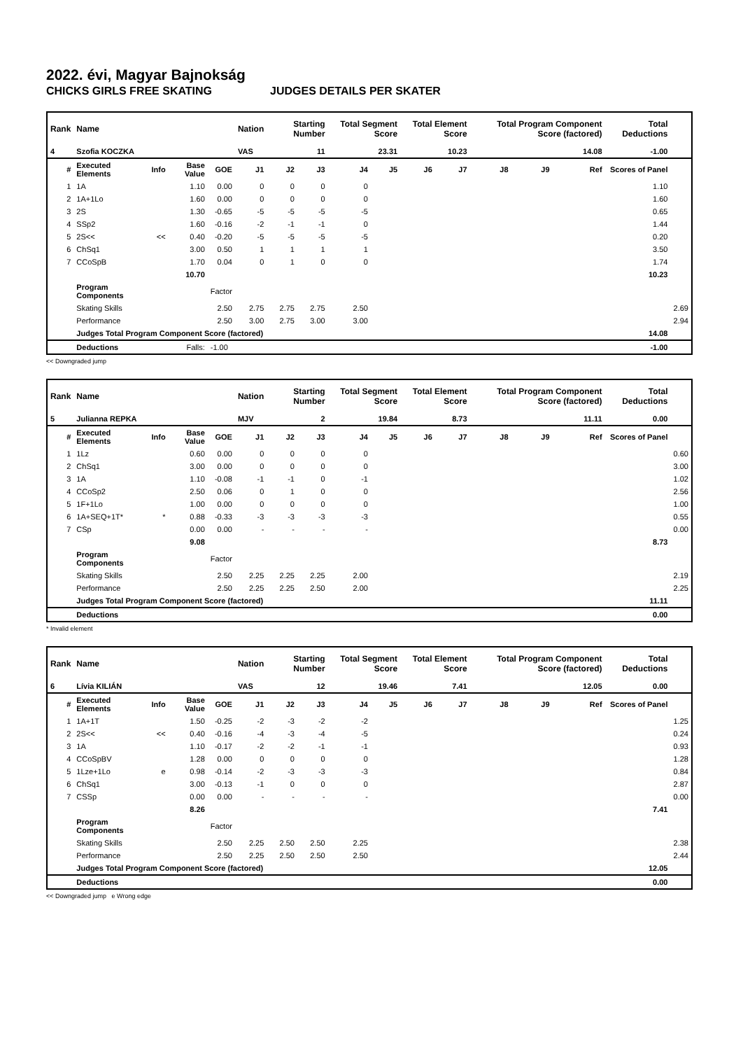2022. évi, Magyar Bajnokság
CHICKS GIRLS FREE SKATING JUDGES DETAILS PER SKATER
| Rank | Name | | | | Nation | Starting Number | | Total Segment Score | | Total Element Score | | Total Program Component Score (factored) | | | Total Deductions | |
| --- | --- | --- | --- | --- | --- | --- | --- | --- | --- | --- | --- | --- | --- | --- | --- | --- |
| 4 | Szofia KOCZKA | | | | VAS | 11 | | 23.31 | | 10.23 | | 14.08 | | | -1.00 | |
| # | Executed Elements | Info | Base Value | GOE | J1 | J2 | J3 | J4 | J5 | J6 | J7 | J8 | J9 | Ref | Scores of Panel | |
| 1 | 1A | | 1.10 | 0.00 | 0 | 0 | 0 | 0 | | | | | | | 1.10 | |
| 2 | 1A+1Lo | | 1.60 | 0.00 | 0 | 0 | 0 | 0 | | | | | | | 1.60 | |
| 3 | 2S | | 1.30 | -0.65 | -5 | -5 | -5 | -5 | | | | | | | 0.65 | |
| 4 | SSp2 | | 1.60 | -0.16 | -2 | -1 | -1 | 0 | | | | | | | 1.44 | |
| 5 | 2S<< | << | 0.40 | -0.20 | -5 | -5 | -5 | -5 | | | | | | | 0.20 | |
| 6 | ChSq1 | | 3.00 | 0.50 | 1 | 1 | 1 | 1 | | | | | | | 3.50 | |
| 7 | CCoSpB | | 1.70 | 0.04 | 0 | 1 | 0 | 0 | | | | | | | 1.74 | |
| | | | 10.70 | | | | | | | | | | | | 10.23 | |
| | Program Components | | | Factor | | | | | | | | | | | | |
| | Skating Skills | | | 2.50 | 2.75 | 2.75 | 2.75 | 2.50 | | | | | | | | 2.69 |
| | Performance | | | 2.50 | 3.00 | 2.75 | 3.00 | 3.00 | | | | | | | | 2.94 |
| | Judges Total Program Component Score (factored) | | | | | | | | | | | | | | 14.08 | |
| | Deductions | | Falls: | -1.00 | | | | | | | | | | | -1.00 | |
<< Downgraded jump
| Rank | Name | | | | Nation | Starting Number | | Total Segment Score | | Total Element Score | | Total Program Component Score (factored) | | | Total Deductions | |
| --- | --- | --- | --- | --- | --- | --- | --- | --- | --- | --- | --- | --- | --- | --- | --- | --- |
| 5 | Julianna REPKA | | | | MJV | 2 | | 19.84 | | 8.73 | | 11.11 | | | 0.00 | |
| # | Executed Elements | Info | Base Value | GOE | J1 | J2 | J3 | J4 | J5 | J6 | J7 | J8 | J9 | Ref | Scores of Panel | |
| 1 | 1Lz | | 0.60 | 0.00 | 0 | 0 | 0 | 0 | | | | | | | | 0.60 |
| 2 | ChSq1 | | 3.00 | 0.00 | 0 | 0 | 0 | 0 | | | | | | | | 3.00 |
| 3 | 1A | | 1.10 | -0.08 | -1 | -1 | 0 | -1 | | | | | | | | 1.02 |
| 4 | CCoSp2 | | 2.50 | 0.06 | 0 | 1 | 0 | 0 | | | | | | | | 2.56 |
| 5 | 1F+1Lo | | 1.00 | 0.00 | 0 | 0 | 0 | 0 | | | | | | | | 1.00 |
| 6 | 1A+SEQ+1T* | * | 0.88 | -0.33 | -3 | -3 | -3 | -3 | | | | | | | | 0.55 |
| 7 | CSp | | 0.00 | 0.00 | - | - | - | - | | | | | | | | 0.00 |
| | | | 9.08 | | | | | | | | | | | | 8.73 | |
| | Program Components | | | Factor | | | | | | | | | | | | |
| | Skating Skills | | | 2.50 | 2.25 | 2.25 | 2.25 | 2.00 | | | | | | | | 2.19 |
| | Performance | | | 2.50 | 2.25 | 2.25 | 2.50 | 2.00 | | | | | | | | 2.25 |
| | Judges Total Program Component Score (factored) | | | | | | | | | | | | | | 11.11 | |
| | Deductions | | | | | | | | | | | | | | 0.00 | |
* Invalid element
| Rank | Name | | | | Nation | Starting Number | | Total Segment Score | | Total Element Score | | Total Program Component Score (factored) | | | Total Deductions | |
| --- | --- | --- | --- | --- | --- | --- | --- | --- | --- | --- | --- | --- | --- | --- | --- | --- |
| 6 | Lívia KILIÁN | | | | VAS | 12 | | 19.46 | | 7.41 | | 12.05 | | | 0.00 | |
| # | Executed Elements | Info | Base Value | GOE | J1 | J2 | J3 | J4 | J5 | J6 | J7 | J8 | J9 | Ref | Scores of Panel | |
| 1 | 1A+1T | | 1.50 | -0.25 | -2 | -3 | -2 | -2 | | | | | | | | 1.25 |
| 2 | 2S<< | << | 0.40 | -0.16 | -4 | -3 | -4 | -5 | | | | | | | | 0.24 |
| 3 | 1A | | 1.10 | -0.17 | -2 | -2 | -1 | -1 | | | | | | | | 0.93 |
| 4 | CCoSpBV | | 1.28 | 0.00 | 0 | 0 | 0 | 0 | | | | | | | | 1.28 |
| 5 | 1Lze+1Lo | e | 0.98 | -0.14 | -2 | -3 | -3 | -3 | | | | | | | | 0.84 |
| 6 | ChSq1 | | 3.00 | -0.13 | -1 | 0 | 0 | 0 | | | | | | | | 2.87 |
| 7 | CSSp | | 0.00 | 0.00 | - | - | - | - | | | | | | | | 0.00 |
| | | | 8.26 | | | | | | | | | | | | 7.41 | |
| | Program Components | | | Factor | | | | | | | | | | | | |
| | Skating Skills | | | 2.50 | 2.25 | 2.50 | 2.50 | 2.25 | | | | | | | | 2.38 |
| | Performance | | | 2.50 | 2.25 | 2.50 | 2.50 | 2.50 | | | | | | | | 2.44 |
| | Judges Total Program Component Score (factored) | | | | | | | | | | | | | | 12.05 | |
| | Deductions | | | | | | | | | | | | | | 0.00 | |
<< Downgraded jump e Wrong edge